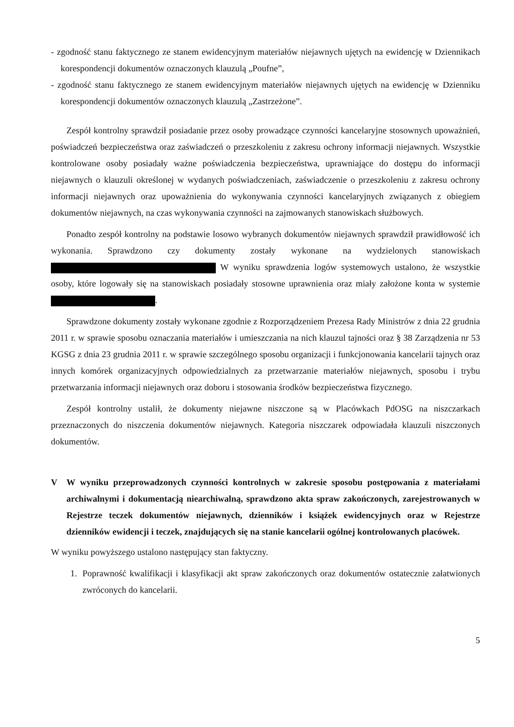- zgodność stanu faktycznego ze stanem ewidencyjnym materiałów niejawnych ujętych na ewidencję w Dziennikach korespondencji dokumentów oznaczonych klauzulą „Poufne”,
- zgodność stanu faktycznego ze stanem ewidencyjnym materiałów niejawnych ujętych na ewidencję w Dzienniku korespondencji dokumentów oznaczonych klauzulą „Zastrzeżone”.
Zespół kontrolny sprawdził posiadanie przez osoby prowadzące czynności kancelaryjne stosownych upoważnień, poświadczeń bezpieczeństwa oraz zaświadczeń o przeszkoleniu z zakresu ochrony informacji niejawnych. Wszystkie kontrolowane osoby posiadały ważne poświadczenia bezpieczeństwa, uprawniające do dostępu do informacji niejawnych o klauzuli określonej w wydanych poświadczeniach, zaświadczenie o przeszkoleniu z zakresu ochrony informacji niejawnych oraz upoważnienia do wykonywania czynności kancelaryjnych związanych z obiegiem dokumentów niejawnych, na czas wykonywania czynności na zajmowanych stanowiskach służbowych.
Ponadto zespół kontrolny na podstawie losowo wybranych dokumentów niejawnych sprawdził prawidłowość ich wykonania. Sprawdzono czy dokumenty zostały wykonane na wydzielonych stanowiskach W wyniku sprawdzenia logów systemowych ustalono, że wszystkie osoby, które logowały się na stanowiskach posiadały stosowne uprawnienia oraz miały założone konta w systemie .
Sprawdzone dokumenty zostały wykonane zgodnie z Rozporządzeniem Prezesa Rady Ministrów z dnia 22 grudnia 2011 r. w sprawie sposobu oznaczania materiałów i umieszczania na nich klauzul tajności oraz § 38 Zarządzenia nr 53 KGSG z dnia 23 grudnia 2011 r. w sprawie szczególnego sposobu organizacji i funkcjonowania kancelarii tajnych oraz innych komórek organizacyjnych odpowiedzialnych za przetwarzanie materiałów niejawnych, sposobu i trybu przetwarzania informacji niejawnych oraz doboru i stosowania środków bezpieczeństwa fizycznego.
Zespół kontrolny ustalił, że dokumenty niejawne niszczone są w Placówkach PdOSG na niszczarkach przeznaczonych do niszczenia dokumentów niejawnych. Kategoria niszczarek odpowiadała klauzuli niszczonych dokumentów.
V W wyniku przeprowadzonych czynności kontrolnych w zakresie sposobu postępowania z materiałami archiwalnymi i dokumentacją niearchiwalną, sprawdzono akta spraw zakończonych, zarejestrowanych w Rejestrze teczek dokumentów niejawnych, dzienników i książek ewidencyjnych oraz w Rejestrze dzienników ewidencji i teczek, znajdujących się na stanie kancelarii ogólnej kontrolowanych placówek.
W wyniku powyższego ustalono następujący stan faktyczny.
1. Poprawność kwalifikacji i klasyfikacji akt spraw zakończonych oraz dokumentów ostatecznie załatwionych zwróconych do kancelarii.
5